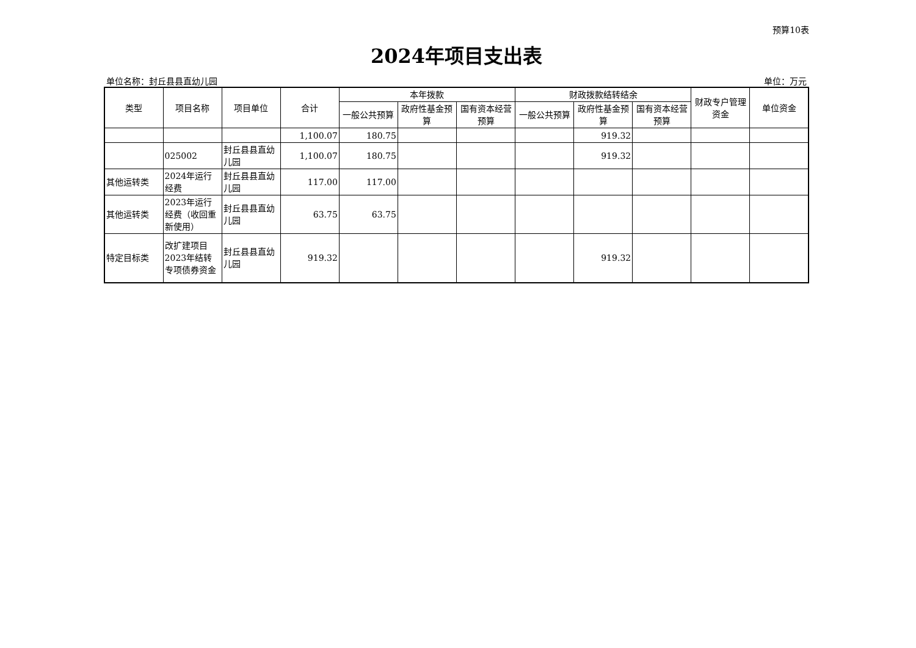预算10表
2024年项目支出表
单位名称：封丘县县直幼儿园 单位：万元
| 类型 | 项目名称 | 项目单位 | 合计 | 本年拨款 | | | 财政拨款结转结余 | | | 财政专户管理资金 | 单位资金 |
| --- | --- | --- | --- | --- | --- | --- | --- | --- | --- | --- | --- |
| | | | | 一般公共预算 | 政府性基金预算 | 国有资本经营预算 | 一般公共预算 | 政府性基金预算 | 国有资本经营预算 | | |
| | | | 1,100.07 | 180.75 | | | | 919.32 | | | |
| | 025002 | 封丘县县直幼儿园 | 1,100.07 | 180.75 | | | | 919.32 | | | |
| 其他运转类 | 2024年运行经费 | 封丘县县直幼儿园 | 117.00 | 117.00 | | | | | | | |
| 其他运转类 | 2023年运行经费（收回重新使用） | 封丘县县直幼儿园 | 63.75 | 63.75 | | | | | | | |
| 特定目标类 | 改扩建项目2023年结转专项债券资金 | 封丘县县直幼儿园 | 919.32 | | | | | 919.32 | | | |